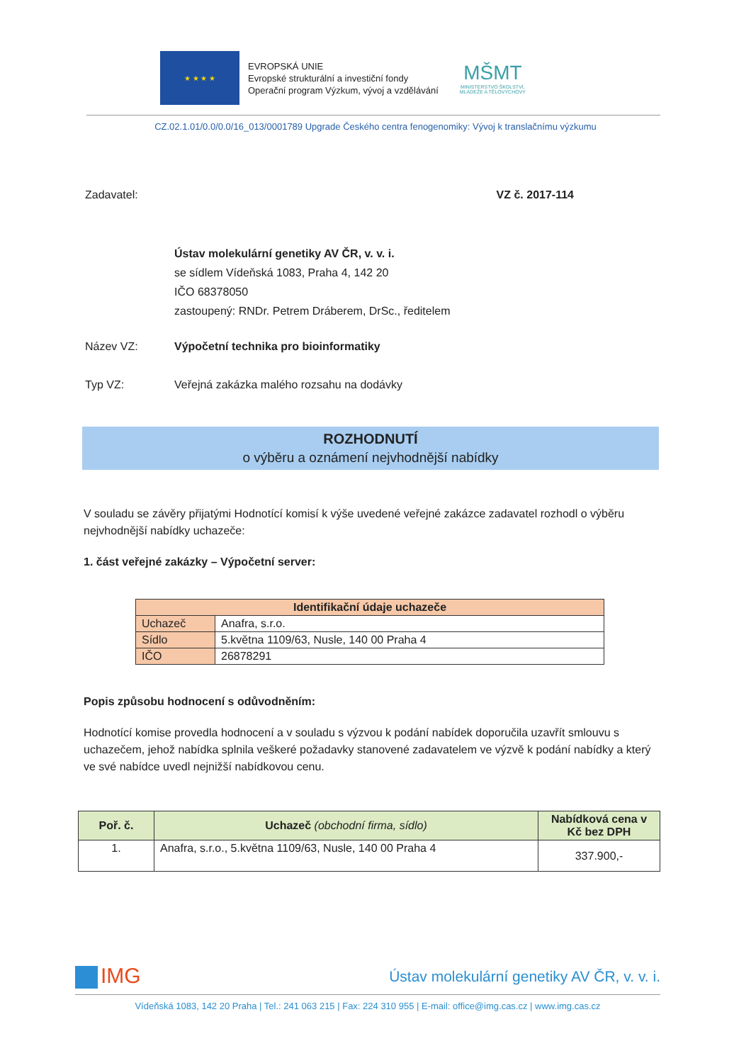★ ★ ★ ★
EVROPSKÁ UNIE
Evropské strukturální a investiční fondy
Operační program Výzkum, vývoj a vzdělávání
MŠMT
MINISTERSTVO ŠKOLSTVÍ,
MLÁDEŽE A TĚLOVÝCHOVY
CZ.02.1.01/0.0/0.0/16_013/0001789 Upgrade Českého centra fenogenomiky: Vývoj k translačnímu výzkumu
Zadavatel: VZ č. 2017-114
Ústav molekulární genetiky AV ČR, v. v. i.
se sídlem Vídeňská 1083, Praha 4, 142 20
IČO 68378050
zastoupený: RNDr. Petrem Dráberem, DrSc., ředitelem
Název VZ: Výpočetní technika pro bioinformatiky
Typ VZ: Veřejná zakázka malého rozsahu na dodávky
ROZHODNUTÍ
o výběru a oznámení nejvhodnější nabídky
V souladu se závěry přijatými Hodnotící komisí k výše uvedené veřejné zakázce zadavatel rozhodl o výběru nejvhodnější nabídky uchazeče:
1. část veřejné zakázky – Výpočetní server:
| Identifikační údaje uchazeče | |
| --- | --- |
| Uchazeč | Anafra, s.r.o. |
| Sídlo | 5.května 1109/63, Nusle, 140 00 Praha 4 |
| IČO | 26878291 |
Popis způsobu hodnocení s odůvodněním:
Hodnotící komise provedla hodnocení a v souladu s výzvou k podání nabídek doporučila uzavřít smlouvu s uchazečem, jehož nabídka splnila veškeré požadavky stanovené zadavatelem ve výzvě k podání nabídky a který ve své nabídce uvedl nejnižší nabídkovou cenu.
| Poř. č. | Uchazeč (obchodní firma, sídlo) | Nabídková cena v Kč bez DPH |
| --- | --- | --- |
| 1. | Anafra, s.r.o., 5.května 1109/63, Nusle, 140 00 Praha 4 | 337.900,- |
IMG
Ústav molekulární genetiky AV ČR, v. v. i.
Vídeňská 1083, 142 20 Praha | Tel.: 241 063 215 | Fax: 224 310 955 | E-mail: office@img.cas.cz | www.img.cas.cz